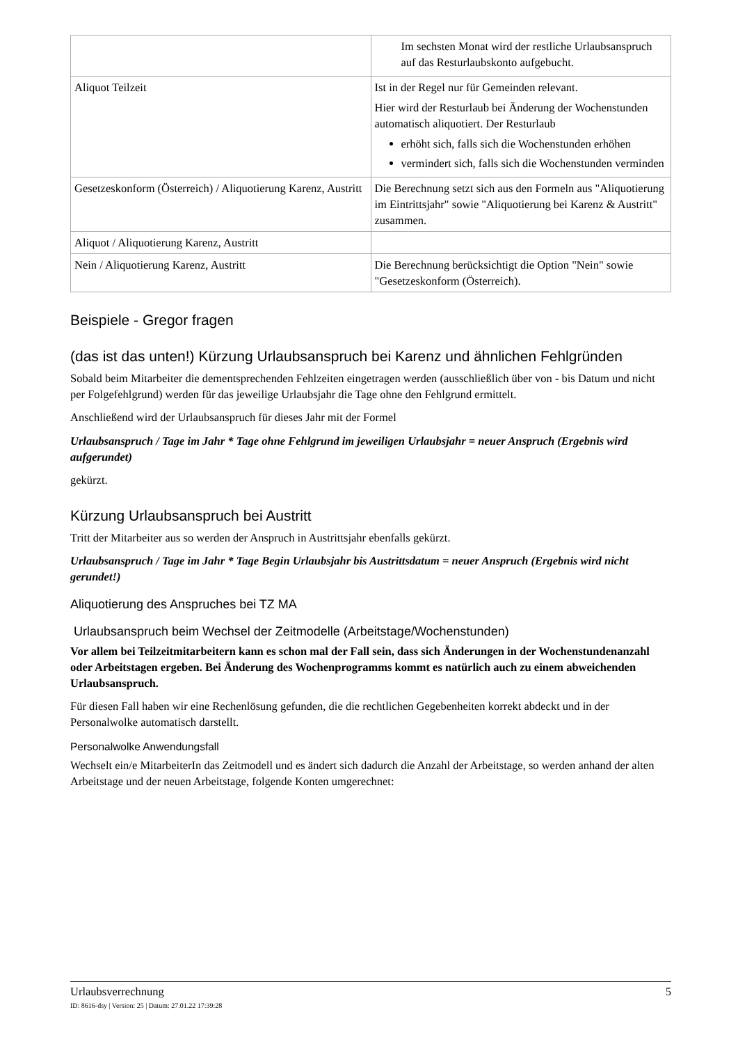| | Im sechsten Monat wird der restliche Urlaubsanspruch auf das Resturlaubskonto aufgebucht. |
| Aliquot Teilzeit | Ist in der Regel nur für Gemeinden relevant. Hier wird der Resturlaub bei Änderung der Wochenstunden automatisch aliquotiert. Der Resturlaub erhöht sich, falls sich die Wochenstunden erhöhen vermindert sich, falls sich die Wochenstunden verminden |
| Gesetzeskonform (Österreich) / Aliquotierung Karenz, Austritt | Die Berechnung setzt sich aus den Formeln aus "Aliquotierung im Eintrittsjahr" sowie "Aliquotierung bei Karenz & Austritt" zusammen. |
| Aliquot / Aliquotierung Karenz, Austritt | |
| Nein / Aliquotierung Karenz, Austritt | Die Berechnung berücksichtigt die Option "Nein" sowie "Gesetzeskonform (Österreich). |
Beispiele - Gregor fragen
(das ist das unten!) Kürzung Urlaubsanspruch bei Karenz und ähnlichen Fehlgründen
Sobald beim Mitarbeiter die dementsprechenden Fehlzeiten eingetragen werden (ausschließlich über von - bis Datum und nicht per Folgefehlgrund) werden für das jeweilige Urlaubsjahr die Tage ohne den Fehlgrund ermittelt.
Anschließend wird der Urlaubsanspruch für dieses Jahr mit der Formel
Urlaubsanspruch / Tage im Jahr * Tage ohne Fehlgrund im jeweiligen Urlaubsjahr = neuer Anspruch (Ergebnis wird aufgerundet)
gekürzt.
Kürzung Urlaubsanspruch bei Austritt
Tritt der Mitarbeiter aus so werden der Anspruch in Austrittsjahr ebenfalls gekürzt.
Urlaubsanspruch / Tage im Jahr * Tage Begin Urlaubsjahr bis Austrittsdatum = neuer Anspruch (Ergebnis wird nicht gerundet!)
Aliquotierung des Anspruches bei TZ MA
Urlaubsanspruch beim Wechsel der Zeitmodelle (Arbeitstage/Wochenstunden)
Vor allem bei Teilzeitmitarbeitern kann es schon mal der Fall sein, dass sich Änderungen in der Wochenstundenanzahl oder Arbeitstagen ergeben. Bei Änderung des Wochenprogramms kommt es natürlich auch zu einem abweichenden Urlaubsanspruch.
Für diesen Fall haben wir eine Rechenlösung gefunden, die die rechtlichen Gegebenheiten korrekt abdeckt und in der Personalwolke automatisch darstellt.
Personalwolke Anwendungsfall
Wechselt ein/e MitarbeiterIn das Zeitmodell und es ändert sich dadurch die Anzahl der Arbeitstage, so werden anhand der alten Arbeitstage und der neuen Arbeitstage, folgende Konten umgerechnet:
Urlaubsverrechnung 5
ID: 8616-dsy | Version: 25 | Datum: 27.01.22 17:39:28